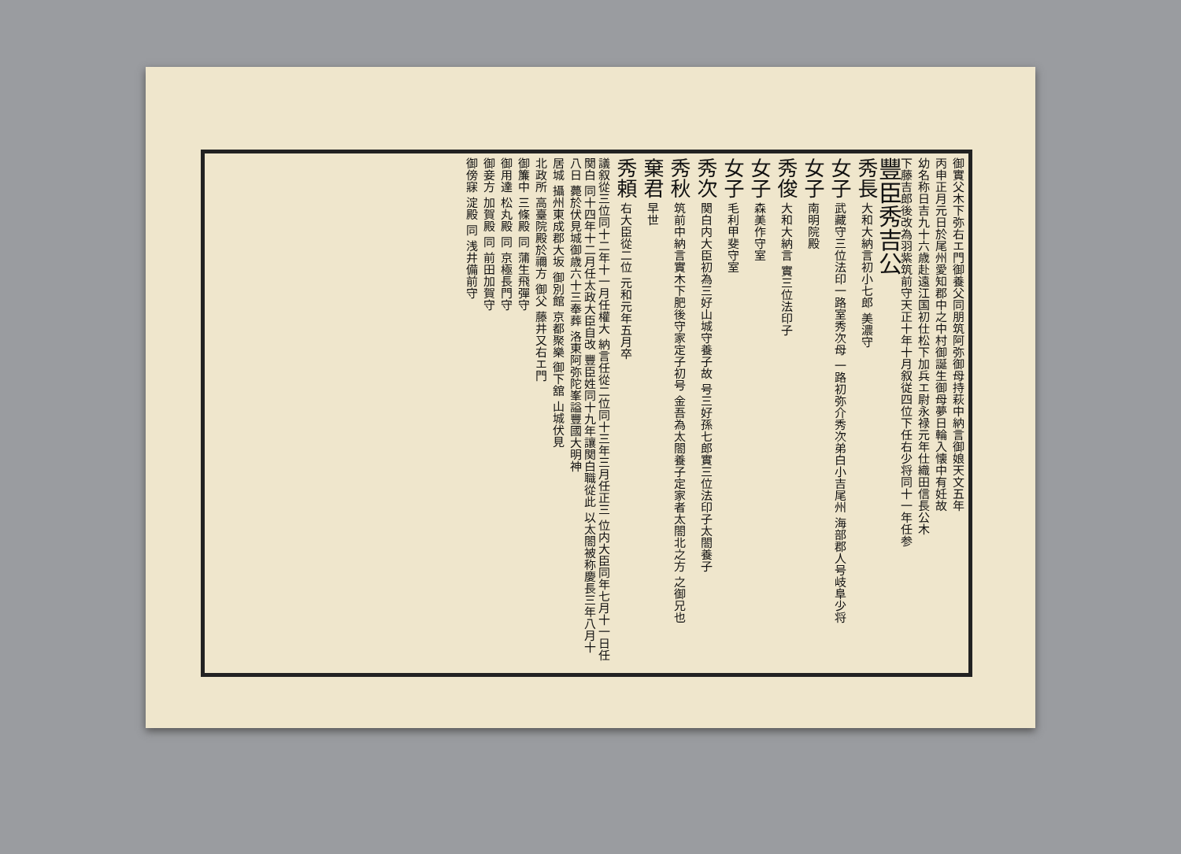御實父木下弥右エ門御養父同朋筑阿弥御母持萩中納言御娘天文五年
丙申正月元日於尾州愛知郡中之中村御誕生御母夢日輪入懐中有妊故
幼名称日吉九十六歳赴遠江国初仕松下加兵エ尉永禄元年仕織田信長公木
下藤吉郎後改為羽紫筑前守天正十年十月叙従四位下任右少将同十一年任参
豐臣秀吉公
秀長 大和大納言初小七郎 美濃守
女子 武藏守三位法印一路室秀次母 一路初弥介秀次弟白小吉尾州 海部郡人号岐阜少将
女子 南明院殿
秀俊 大和大納言 實三位法印子
女子 森美作守室
女子 毛利甲斐守室
秀次 関白内大臣初為三好山城守養子故 号三好孫七郎實三位法印子太閤養子
秀秋 筑前中納言實木下肥後守家定子初号 金吾為太閤養子定家者太閤北之方 之御兄也
棄君 早世
秀頼 右大臣從二位 元和元年五月卒
議叙從三位同十二年十一月任權大 納言任從二位同十三年三月任正三 位内大臣同年七月十一日任関白 同十四年十二月任太政大臣自改 豐臣姓同十九年讓関白職從此 以太閤被称慶長三年八月十八日 薨於伏見城御歳六十三奉葬 洛東阿弥陀峯謚豐國大明神
居城 攝州東成郡大坂 御別館 京都聚樂 御下舘 山城伏見
北政所 高臺院殿於禰方 御父 藤井又右エ門
御簾中 三條殿 同 蒲生飛彈守
御用達 松丸殿 同 京極長門守
御妾方 加賀殿 同 前田加賀守
御傍寐 淀殿 同 浅井備前守